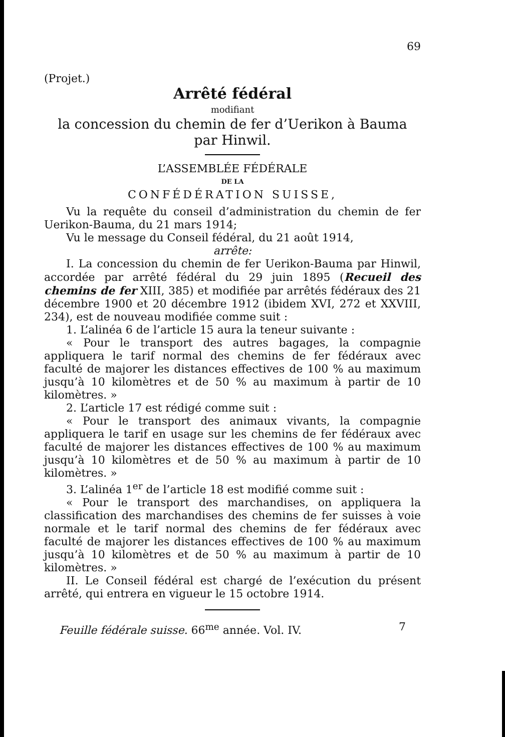69
(Projet.)
Arrêté fédéral
modifiant
la concession du chemin de fer d’Uerikon à Bauma
par Hinwil.
L’ASSEMBLÉE FÉDÉRALE
DE LA
CONFÉDÉRATION SUISSE,
Vu la requête du conseil d’administration du chemin de fer Uerikon-Bauma, du 21 mars 1914;
Vu le message du Conseil fédéral, du 21 août 1914,
arrête:
I. La concession du chemin de fer Uerikon-Bauma par Hinwil, accordée par arrêté fédéral du 29 juin 1895 (Recueil des chemins de fer XIII, 385) et modifiée par arrêtés fédéraux des 21 décembre 1900 et 20 décembre 1912 (ibidem XVI, 272 et XXVIII, 234), est de nouveau modifiée comme suit :
1. L’alinéa 6 de l’article 15 aura la teneur suivante :
« Pour le transport des autres bagages, la compagnie appliquera le tarif normal des chemins de fer fédéraux avec faculté de majorer les distances effectives de 100 % au maximum jusqu’à 10 kilomètres et de 50 % au maximum à partir de 10 kilomètres. »
2. L’article 17 est rédigé comme suit :
« Pour le transport des animaux vivants, la compagnie appliquera le tarif en usage sur les chemins de fer fédéraux avec faculté de majorer les distances effectives de 100 % au maximum jusqu’à 10 kilomètres et de 50 % au maximum à partir de 10 kilomètres. »
3. L’alinéa 1<sup>er</sup> de l’article 18 est modifié comme suit :
« Pour le transport des marchandises, on appliquera la classification des marchandises des chemins de fer suisses à voie normale et le tarif normal des chemins de fer fédéraux avec faculté de majorer les distances effectives de 100 % au maximum jusqu’à 10 kilomètres et de 50 % au maximum à partir de 10 kilomètres. »
II. Le Conseil fédéral est chargé de l’exécution du présent arrêté, qui entrera en vigueur le 15 octobre 1914.
Feuille fédérale suisse. 66<sup>me</sup> année. Vol. IV. 7